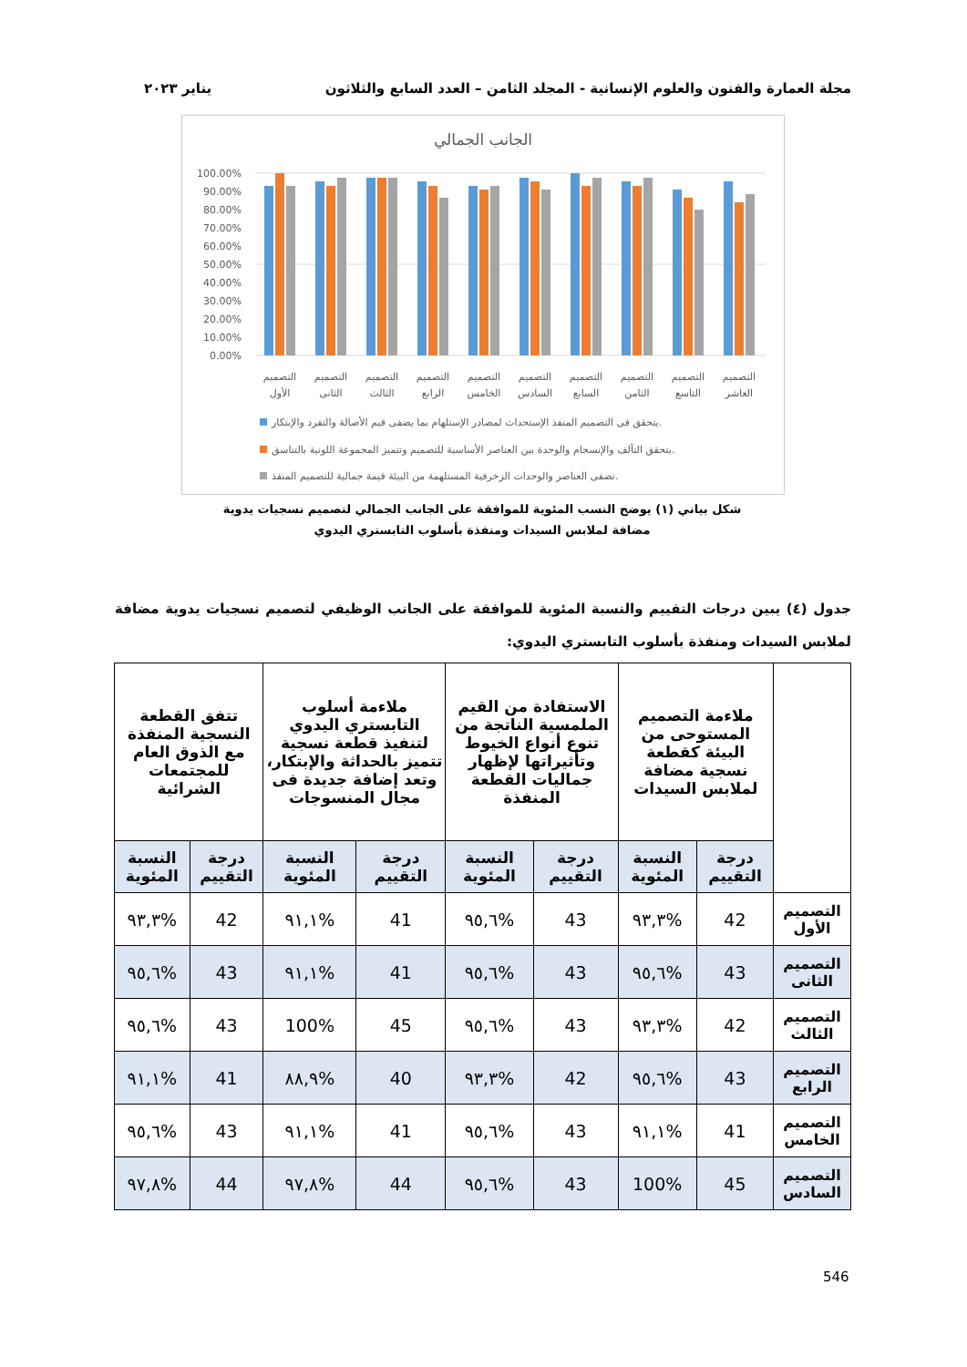مجلة العمارة والفنون والعلوم الإنسانية - المجلد الثامن – العدد السابع والثلاثون يناير ٢٠٢٣
الجانب الجمالي
100.00%
90.00%
80.00%
70.00%
60.00%
50.00%
40.00%
30.00%
20.00%
10.00%
0.00%
التصميم
الأول
التصميم
الثانى
التصميم
الثالث
التصميم
الرابع
التصميم
الخامس
التصميم
السادس
التصميم
السابع
التصميم
الثامن
التصميم
التاسع
التصميم
العاشر
يتحقق فى التصميم المنفذ الإستحداث لمصادر الإستلهام بما يضفى قيم الأصالة والتفرد والإبتكار.
يتحقق التآلف والإنسجام والوحدة بين العناصر الأساسية للتصميم وتتميز المجموعة اللونية بالتناسق.
تضفى العناصر والوحدات الزخرفية المستلهمة من البيئة قيمة جمالية للتصميم المنفذ.
شكل بياني (١) يوضح النسب المئوية للموافقة على الجانب الجمالي لتصميم نسجيات يدوية
مضافة لملابس السيدات ومنفذة بأسلوب التابستري اليدوي
جدول (٤) يبين درجات التقييم والنسبة المئوية للموافقة على الجانب الوظيفي لتصميم نسجيات يدوية مضافة لملابس السيدات ومنفذة بأسلوب التابستري اليدوي:
| | ملاءمة التصميم المستوحى من البيئة كقطعة نسجية مضافة لملابس السيدات | | الاستفادة من القيم الملمسية الناتجة من تنوع أنواع الخيوط وتأثيراتها لإظهار جماليات القطعة المنفذة | | ملاءمة أسلوب التابستري اليدوي لتنفيذ قطعة نسجية تتميز بالحداثة والإبتكار، وتعد إضافة جديدة فى مجال المنسوجات | | تتفق القطعة النسجية المنفذة مع الذوق العام للمجتمعات الشرائية | |
| --- | --- | --- | --- | --- | --- | --- | --- | --- |
| | درجة التقييم | النسبة المئوية | درجة التقييم | النسبة المئوية | درجة التقييم | النسبة المئوية | درجة التقييم | النسبة المئوية |
| التصميم الأول | 42 | %٩٣,٣ | 43 | %٩٥,٦ | 41 | %٩١,١ | 42 | %٩٣,٣ |
| التصميم الثانى | 43 | %٩٥,٦ | 43 | %٩٥,٦ | 41 | %٩١,١ | 43 | %٩٥,٦ |
| التصميم الثالث | 42 | %٩٣,٣ | 43 | %٩٥,٦ | 45 | 100% | 43 | %٩٥,٦ |
| التصميم الرابع | 43 | %٩٥,٦ | 42 | %٩٣,٣ | 40 | %٨٨,٩ | 41 | %٩١,١ |
| التصميم الخامس | 41 | %٩١,١ | 43 | %٩٥,٦ | 41 | %٩١,١ | 43 | %٩٥,٦ |
| التصميم السادس | 45 | 100% | 43 | %٩٥,٦ | 44 | %٩٧,٨ | 44 | %٩٧,٨ |
546